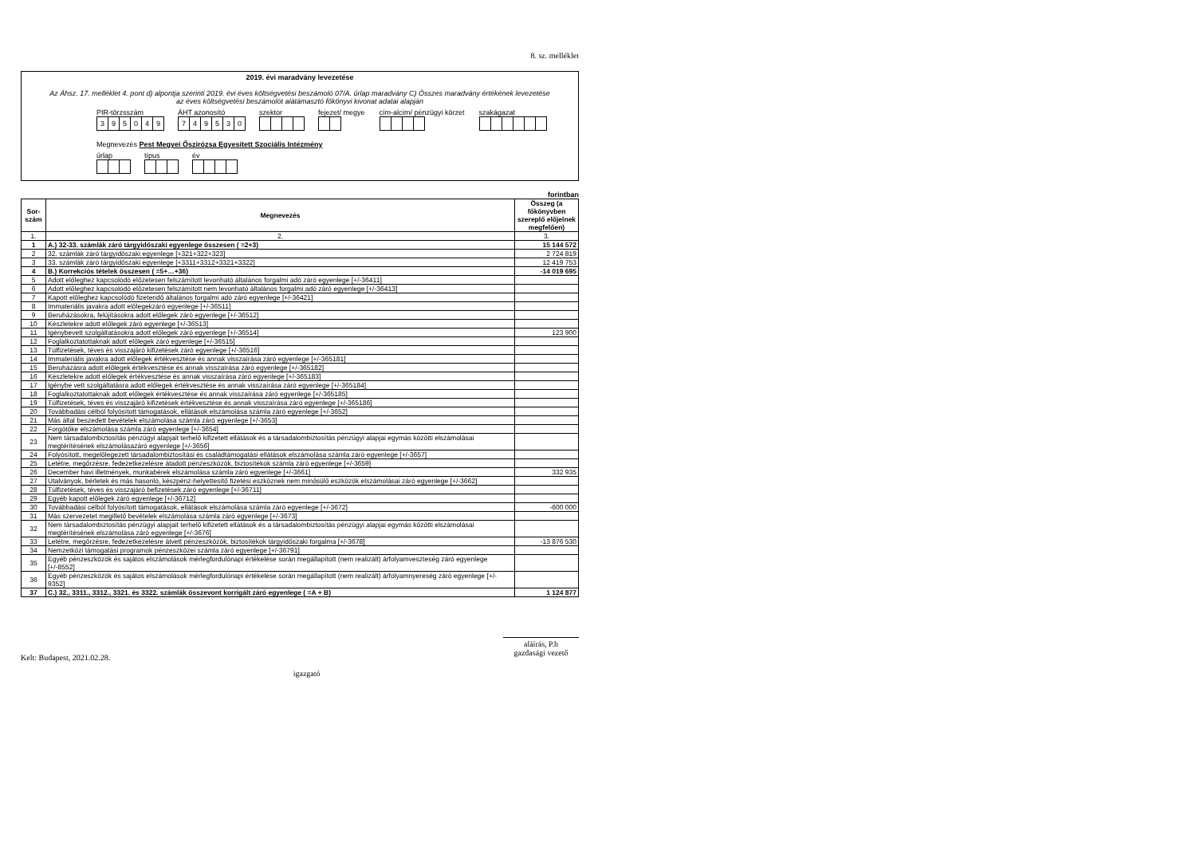8. sz. melléklet
2019. évi maradvány levezetése
Az Áhsz. 17. melléklet 4. pont d) alpontja szerinti 2019. évi éves költségvetési beszámoló 07/A. űrlap maradvány C) Összes maradvány értékének levezetése
az éves költségvetési beszámolót alátámasztó főkönyvi kivonat adatai alapján
PIR-törzsszám
395049
ÁHT azonosító
749530
szektor
fejezet/ megye
cím-alcím/ pénzügyi körzet
szakágazat
Megnevezés Pest Megyei Őszirózsa Egyesített Szociális Intézmény
űrlap
típus
év
forintban
| Sor-szám | Megnevezés | Összeg (a főkönyvben szereplő előjelnek megfelően) |
| --- | --- | --- |
| 1. | 2. | 3. |
| 1 | A.) 32-33. számlák záró tárgyidőszaki egyenlege összesen ( =2+3) | 15 144 572 |
| 2 | 32. számlák záró tárgyidőszaki egyenlege [+321+322+323] | 2 724 819 |
| 3 | 33. számlák záró tárgyidőszaki egyenlege [+3311+3312+3321+3322] | 12 419 753 |
| 4 | B.) Korrekciós tételek összesen ( =5+…+36) | -14 019 695 |
| 5 | Adott előleghez kapcsolódó előzetesen felszámított levonható általános forgalmi adó záró egyenlege [+/-36411] | |
| 6 | Adott előleghez kapcsolódó előzetesen felszámított nem levonható általános forgalmi adó záró egyenlege [+/-36413] | |
| 7 | Kapott előleghez kapcsolódó fizetendő általános forgalmi adó záró egyenlege [+/-36421] | |
| 8 | Immateriális javakra adott előlegekzáró egyenlege [+/-36511] | |
| 9 | Beruházásokra, felújításokra adott előlegek záró egyenlege [+/-36512] | |
| 10 | Készletekre adott előlegek záró egyenlege [+/-36513] | |
| 11 | Igénybevett szolgáltatásokra adott előlegek záró egyenlege [+/-36514] | 123 900 |
| 12 | Foglalkoztatottaknak adott előlegek záró egyenlege [+/-36515] | |
| 13 | Túlfizetések, téves és visszajáró kifizetések záró egyenlege [+/-36516] | |
| 14 | Immateriális javakra adott előlegek értékvesztése és annak visszaírása záró egyenlege [+/-365181] | |
| 15 | Beruházásra adott előlegek értékvesztése és annak visszaírása záró egyenlege [+/-365182] | |
| 16 | Készletekre adott előlegek értékvesztése és annak visszaírása záró egyenlege [+/-365183] | |
| 17 | Igénybe vett szolgáltatásra adott előlegek értékvesztése és annak visszaírása záró egyenlege [+/-365184] | |
| 18 | Foglalkoztatottaknak adott előlegek értékvesztése és annak visszaírása záró egyenlege [+/-365185] | |
| 19 | Túlfizetések, téves és visszajáró kifizetések értékvesztése és annak visszaírása záró egyenlege [+/-365186] | |
| 20 | Továbbadási célból folyósított támogatások, ellátások elszámolása számla záró egyenlege [+/-3652] | |
| 21 | Más által beszedett bevételek elszámolása számla záró egyenlege [+/-3653] | |
| 22 | Forgótőke elszámolása számla záró egyenlege [+/-3654] | |
| 23 | Nem társadalombiztosítás pénzügyi alapjait terhelő kifizetett ellátások és a társadalombiztosítás pénzügyi alapjai egymás közötti elszámolásai megtérítésének elszámolásazáró egyenlege [+/-3656] | |
| 24 | Folyósított, megelőlegezett társadalombiztosítási és családtámogatási ellátások elszámolása számla záró egyenlege [+/-3657] | |
| 25 | Letétre, megőrzésre, fedezetkezelésre átadott pénzeszközök, biztosítékok számla záró egyenlege [+/-3659] | |
| 26 | December havi illetmények, munkabérek elszámolása számla záró egyenlege [+/-3661] | 332 935 |
| 27 | Utalványok, bérletek és más hasonló, készpénz-helyettesítő fizetési eszköznek nem minősülő eszközök elszámolásai záró egyenlege [+/-3662] | |
| 28 | Túlfizetések, téves és visszajáró befizetések záró egyenlege [+/-36711] | |
| 29 | Egyéb kapott előlegek záró egyenlege [+/-36712] | |
| 30 | Továbbadási célból folyósított támogatások, ellátások elszámolása számla záró egyenlege [+/-3672] | -600 000 |
| 31 | Más szervezetet megillető bevételek elszámolása számla záró egyenlege [+/-3673] | |
| 32 | Nem társadalombiztosítás pénzügyi alapjait terhelő kifizetett ellátások és a társadalombiztosítás pénzügyi alapjai egymás közötti elszámolásai megtérítésének elszámolása záró egyenlege [+/-3676] | |
| 33 | Letétre, megőrzésre, fedezetkezelésre átvett pénzeszközök, biztosítékok tárgyidőszaki forgalma [+/-3678] | -13 876 530 |
| 34 | Nemzetközi támogatási programok pénzeszközei számla záró egyenlege [+/-36791] | |
| 35 | Egyéb pénzeszközök és sajátos elszámolások mérlegfordulónapi értékelése során megállapított (nem realizált) árfolyamveszteség záró egyenlege [+/-8552] | |
| 36 | Egyéb pénzeszközök és sajátos elszámolások mérlegfordulónapi értékelése során megállapított (nem realizált) árfolyamnyereség záró egyenlege [+/- 9352] | |
| 37 | C.) 32., 3311., 3312., 3321. és 3322. számlák összevont korrigált záró egyenlege ( =A + B) | 1 124 877 |
Kelt: Budapest, 2021.02.28.
igazgató
aláírás, P.h
gazdasági vezető